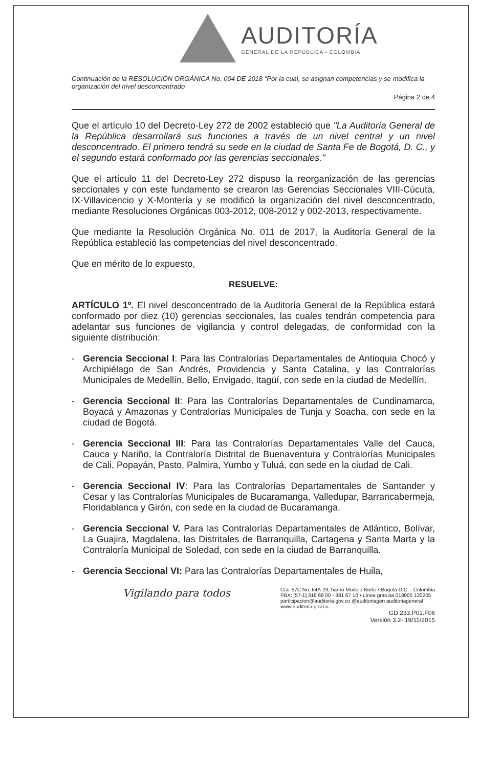AUDITORÍA
GENERAL DE LA REPÚBLICA - COLOMBIA
Continuación de la RESOLUCIÓN ORGÁNICA No. 004 DE 2018 "Por la cual, se asignan competencias y se modifica la organización del nivel desconcentrado
Página 2 de 4
Que el artículo 10 del Decreto-Ley 272 de 2002 estableció que "La Auditoría General de la República desarrollará sus funciones a través de un nivel central y un nivel desconcentrado. El primero tendrá su sede en la ciudad de Santa Fe de Bogotá, D. C., y el segundo estará conformado por las gerencias seccionales."
Que el artículo 11 del Decreto-Ley 272 dispuso la reorganización de las gerencias seccionales y con este fundamento se crearon las Gerencias Seccionales VIII-Cúcuta, IX-Villavicencio y X-Montería y se modificó la organización del nivel desconcentrado, mediante Resoluciones Orgánicas 003-2012, 008-2012 y 002-2013, respectivamente.
Que mediante la Resolución Orgánica No. 011 de 2017, la Auditoría General de la República estableció las competencias del nivel desconcentrado.
Que en mérito de lo expuesto,
RESUELVE:
ARTÍCULO 1º. El nivel desconcentrado de la Auditoría General de la República estará conformado por diez (10) gerencias seccionales, las cuales tendrán competencia para adelantar sus funciones de vigilancia y control delegadas, de conformidad con la siguiente distribución:
- Gerencia Seccional I: Para las Contralorías Departamentales de Antioquia Chocó y Archipiélago de San Andrés, Providencia y Santa Catalina, y las Contralorías Municipales de Medellín, Bello, Envigado, Itagüí, con sede en la ciudad de Medellín.
- Gerencia Seccional II: Para las Contralorías Departamentales de Cundinamarca, Boyacá y Amazonas y Contralorías Municipales de Tunja y Soacha, con sede en la ciudad de Bogotá.
- Gerencia Seccional III: Para las Contralorías Departamentales Valle del Cauca, Cauca y Nariño, la Contraloría Distrital de Buenaventura y Contralorías Municipales de Cali, Popayán, Pasto, Palmira, Yumbo y Tuluá, con sede en la ciudad de Cali.
- Gerencia Seccional IV: Para las Contralorías Departamentales de Santander y Cesar y las Contralorías Municipales de Bucaramanga, Valledupar, Barrancabermeja, Floridablanca y Girón, con sede en la ciudad de Bucaramanga.
- Gerencia Seccional V. Para las Contralorías Departamentales de Atlántico, Bolívar, La Guajira, Magdalena, las Distritales de Barranquilla, Cartagena y Santa Marta y la Contraloría Municipal de Soledad, con sede en la ciudad de Barranquilla.
- Gerencia Seccional VI: Para las Contralorías Departamentales de Huila,
Vigilando para todos Cra. 57C No. 64A-29, barrio Modelo Norte • Bogotá D.C. - Colombia
PBX: [57-1] 318 68 00 - 381 67 10 • Línea gratuita 018000 120205
participacion@auditoria.gov.co @auditoriagen auditoriageneral
www.auditoria.gov.co
GD.233.P01.F06
Versión 3.2- 19/11/2015